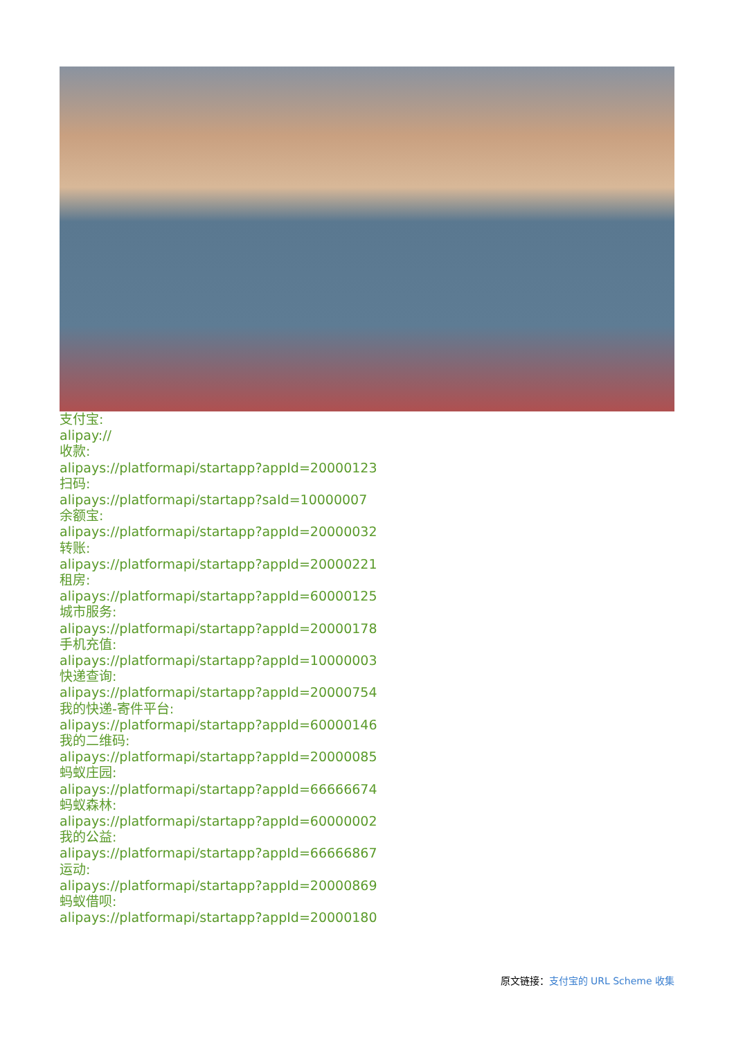支付宝:
alipay://
收款:
alipays://platformapi/startapp?appId=20000123
扫码:
alipays://platformapi/startapp?saId=10000007
余额宝:
alipays://platformapi/startapp?appId=20000032
转账:
alipays://platformapi/startapp?appId=20000221
租房:
alipays://platformapi/startapp?appId=60000125
城市服务:
alipays://platformapi/startapp?appId=20000178
手机充值:
alipays://platformapi/startapp?appId=10000003
快递查询:
alipays://platformapi/startapp?appId=20000754
我的快递-寄件平台:
alipays://platformapi/startapp?appId=60000146
我的二维码:
alipays://platformapi/startapp?appId=20000085
蚂蚁庄园:
alipays://platformapi/startapp?appId=66666674
蚂蚁森林:
alipays://platformapi/startapp?appId=60000002
我的公益:
alipays://platformapi/startapp?appId=66666867
运动:
alipays://platformapi/startapp?appId=20000869
蚂蚁借呗:
alipays://platformapi/startapp?appId=20000180
原文链接：支付宝的 URL Scheme 收集